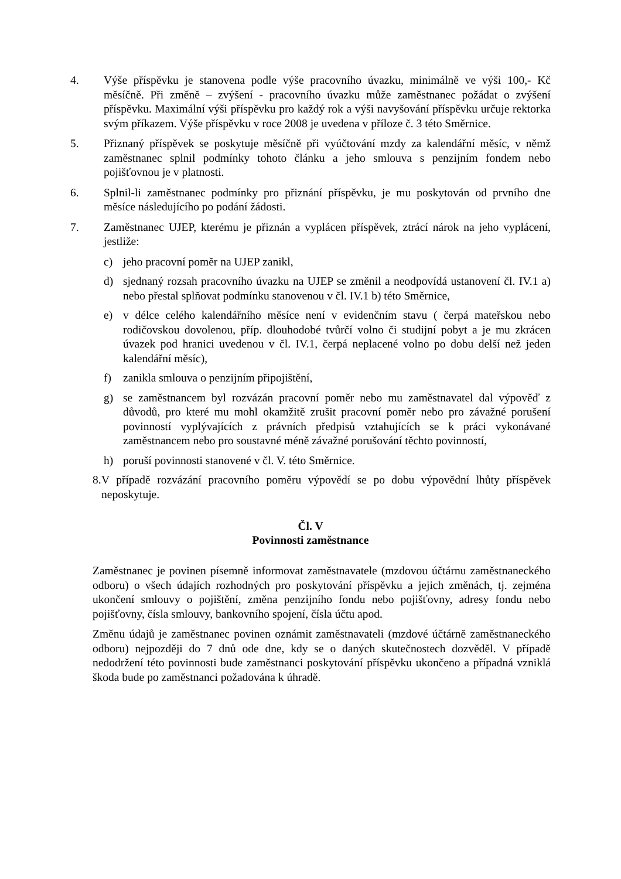4. Výše příspěvku je stanovena podle výše pracovního úvazku, minimálně ve výši 100,- Kč měsíčně. Při změně – zvýšení - pracovního úvazku může zaměstnanec požádat o zvýšení příspěvku. Maximální výši příspěvku pro každý rok a výši navyšování příspěvku určuje rektorka svým příkazem. Výše příspěvku v roce 2008 je uvedena v příloze č. 3 této Směrnice.
5. Přiznaný příspěvek se poskytuje měsíčně při vyúčtování mzdy za kalendářní měsíc, v němž zaměstnanec splnil podmínky tohoto článku a jeho smlouva s penzijním fondem nebo pojišťovnou je v platnosti.
6. Splnil-li zaměstnanec podmínky pro přiznání příspěvku, je mu poskytován od prvního dne měsíce následujícího po podání žádosti.
7. Zaměstnanec UJEP, kterému je přiznán a vyplácen příspěvek, ztrácí nárok na jeho vyplácení, jestliže:
c) jeho pracovní poměr na UJEP zanikl,
d) sjednaný rozsah pracovního úvazku na UJEP se změnil a neodpovídá ustanovení čl. IV.1 a) nebo přestal splňovat podmínku stanovenou v čl. IV.1 b) této Směrnice,
e) v délce celého kalendářního měsíce není v evidenčním stavu ( čerpá mateřskou nebo rodičovskou dovolenou, příp. dlouhodobé tvůrčí volno či studijní pobyt a je mu zkrácen úvazek pod hranici uvedenou v čl. IV.1, čerpá neplacené volno po dobu delší než jeden kalendářní měsíc),
f) zanikla smlouva o penzijním připojištění,
g) se zaměstnancem byl rozvázán pracovní poměr nebo mu zaměstnavatel dal výpověď z důvodů, pro které mu mohl okamžitě zrušit pracovní poměr nebo pro závažné porušení povinností vyplývajících z právních předpisů vztahujících se k práci vykonávané zaměstnancem nebo pro soustavné méně závažné porušování těchto povinností,
h) poruší povinnosti stanovené v čl. V. této Směrnice.
8.
V případě rozvázání pracovního poměru výpovědí se po dobu výpovědní lhůty příspěvek neposkytuje.
Čl. V
Povinnosti zaměstnance
Zaměstnanec je povinen písemně informovat zaměstnavatele (mzdovou účtárnu zaměstnaneckého odboru) o všech údajích rozhodných pro poskytování příspěvku a jejich změnách, tj. zejména ukončení smlouvy o pojištění, změna penzijního fondu nebo pojišťovny, adresy fondu nebo pojišťovny, čísla smlouvy, bankovního spojení, čísla účtu apod.
Změnu údajů je zaměstnanec povinen oznámit zaměstnavateli (mzdové účtárně zaměstnaneckého odboru) nejpozději do 7 dnů ode dne, kdy se o daných skutečnostech dozvěděl. V případě nedodržení této povinnosti bude zaměstnanci poskytování příspěvku ukončeno a případná vzniklá škoda bude po zaměstnanci požadována k úhradě.